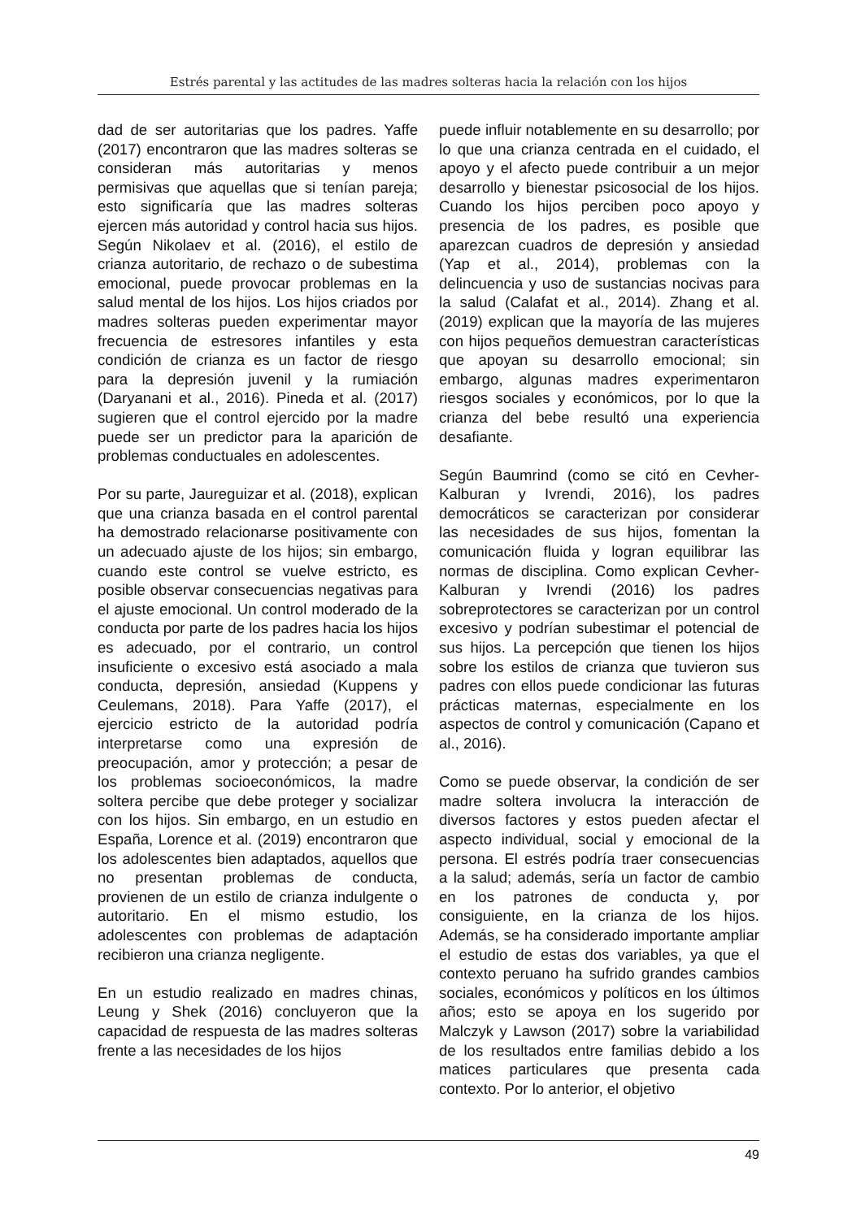Estrés parental y las actitudes de las madres solteras hacia la relación con los hijos
dad de ser autoritarias que los padres. Yaffe (2017) encontraron que las madres solteras se consideran más autoritarias y menos permisivas que aquellas que si tenían pareja; esto significaría que las madres solteras ejercen más autoridad y control hacia sus hijos. Según Nikolaev et al. (2016), el estilo de crianza autoritario, de rechazo o de subestima emocional, puede provocar problemas en la salud mental de los hijos. Los hijos criados por madres solteras pueden experimentar mayor frecuencia de estresores infantiles y esta condición de crianza es un factor de riesgo para la depresión juvenil y la rumiación (Daryanani et al., 2016). Pineda et al. (2017) sugieren que el control ejercido por la madre puede ser un predictor para la aparición de problemas conductuales en adolescentes.
Por su parte, Jaureguizar et al. (2018), explican que una crianza basada en el control parental ha demostrado relacionarse positivamente con un adecuado ajuste de los hijos; sin embargo, cuando este control se vuelve estricto, es posible observar consecuencias negativas para el ajuste emocional. Un control moderado de la conducta por parte de los padres hacia los hijos es adecuado, por el contrario, un control insuficiente o excesivo está asociado a mala conducta, depresión, ansiedad (Kuppens y Ceulemans, 2018). Para Yaffe (2017), el ejercicio estricto de la autoridad podría interpretarse como una expresión de preocupación, amor y protección; a pesar de los problemas socioeconómicos, la madre soltera percibe que debe proteger y socializar con los hijos. Sin embargo, en un estudio en España, Lorence et al. (2019) encontraron que los adolescentes bien adaptados, aquellos que no presentan problemas de conducta, provienen de un estilo de crianza indulgente o autoritario. En el mismo estudio, los adolescentes con problemas de adaptación recibieron una crianza negligente.
En un estudio realizado en madres chinas, Leung y Shek (2016) concluyeron que la capacidad de respuesta de las madres solteras frente a las necesidades de los hijos
puede influir notablemente en su desarrollo; por lo que una crianza centrada en el cuidado, el apoyo y el afecto puede contribuir a un mejor desarrollo y bienestar psicosocial de los hijos. Cuando los hijos perciben poco apoyo y presencia de los padres, es posible que aparezcan cuadros de depresión y ansiedad (Yap et al., 2014), problemas con la delincuencia y uso de sustancias nocivas para la salud (Calafat et al., 2014). Zhang et al. (2019) explican que la mayoría de las mujeres con hijos pequeños demuestran características que apoyan su desarrollo emocional; sin embargo, algunas madres experimentaron riesgos sociales y económicos, por lo que la crianza del bebe resultó una experiencia desafiante.
Según Baumrind (como se citó en Cevher-Kalburan y Ivrendi, 2016), los padres democráticos se caracterizan por considerar las necesidades de sus hijos, fomentan la comunicación fluida y logran equilibrar las normas de disciplina. Como explican Cevher-Kalburan y Ivrendi (2016) los padres sobreprotectores se caracterizan por un control excesivo y podrían subestimar el potencial de sus hijos. La percepción que tienen los hijos sobre los estilos de crianza que tuvieron sus padres con ellos puede condicionar las futuras prácticas maternas, especialmente en los aspectos de control y comunicación (Capano et al., 2016).
Como se puede observar, la condición de ser madre soltera involucra la interacción de diversos factores y estos pueden afectar el aspecto individual, social y emocional de la persona. El estrés podría traer consecuencias a la salud; además, sería un factor de cambio en los patrones de conducta y, por consiguiente, en la crianza de los hijos. Además, se ha considerado importante ampliar el estudio de estas dos variables, ya que el contexto peruano ha sufrido grandes cambios sociales, económicos y políticos en los últimos años; esto se apoya en los sugerido por Malczyk y Lawson (2017) sobre la variabilidad de los resultados entre familias debido a los matices particulares que presenta cada contexto. Por lo anterior, el objetivo
49